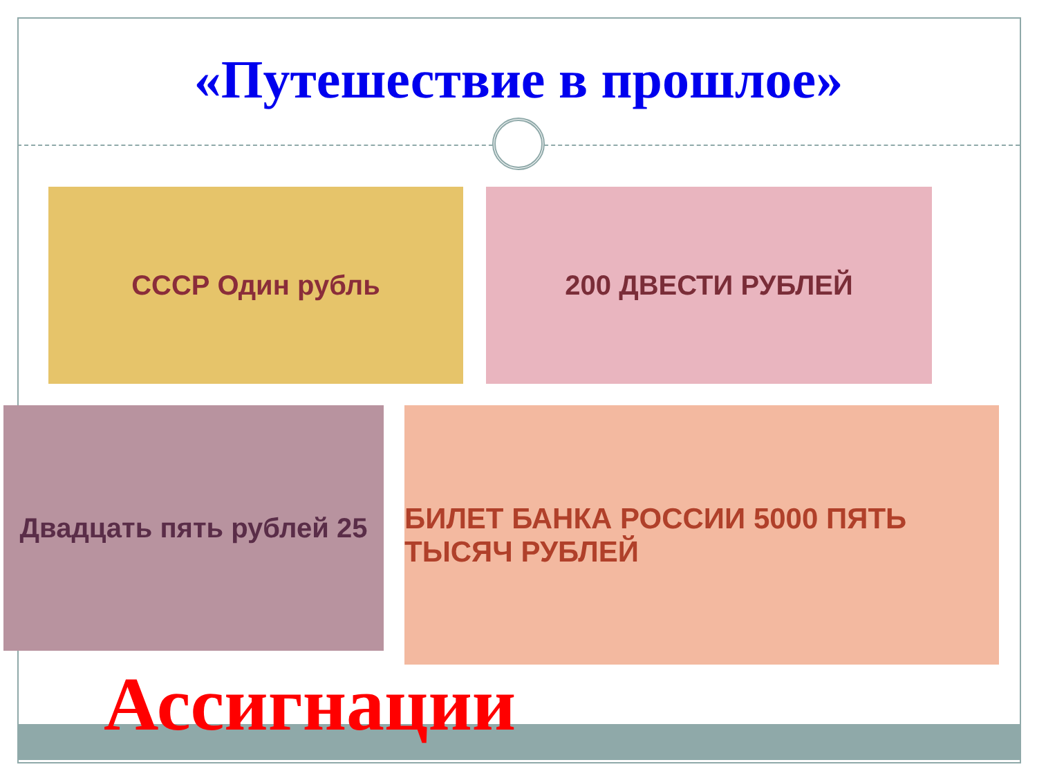«Путешествие в прошлое»
СССР Один рубль 200 ДВЕСТИ РУБЛЕЙ
Двадцать пять рублей 25
БИЛЕТ БАНКА РОССИИ 5000 ПЯТЬ ТЫСЯЧ РУБЛЕЙ
Ассигнации